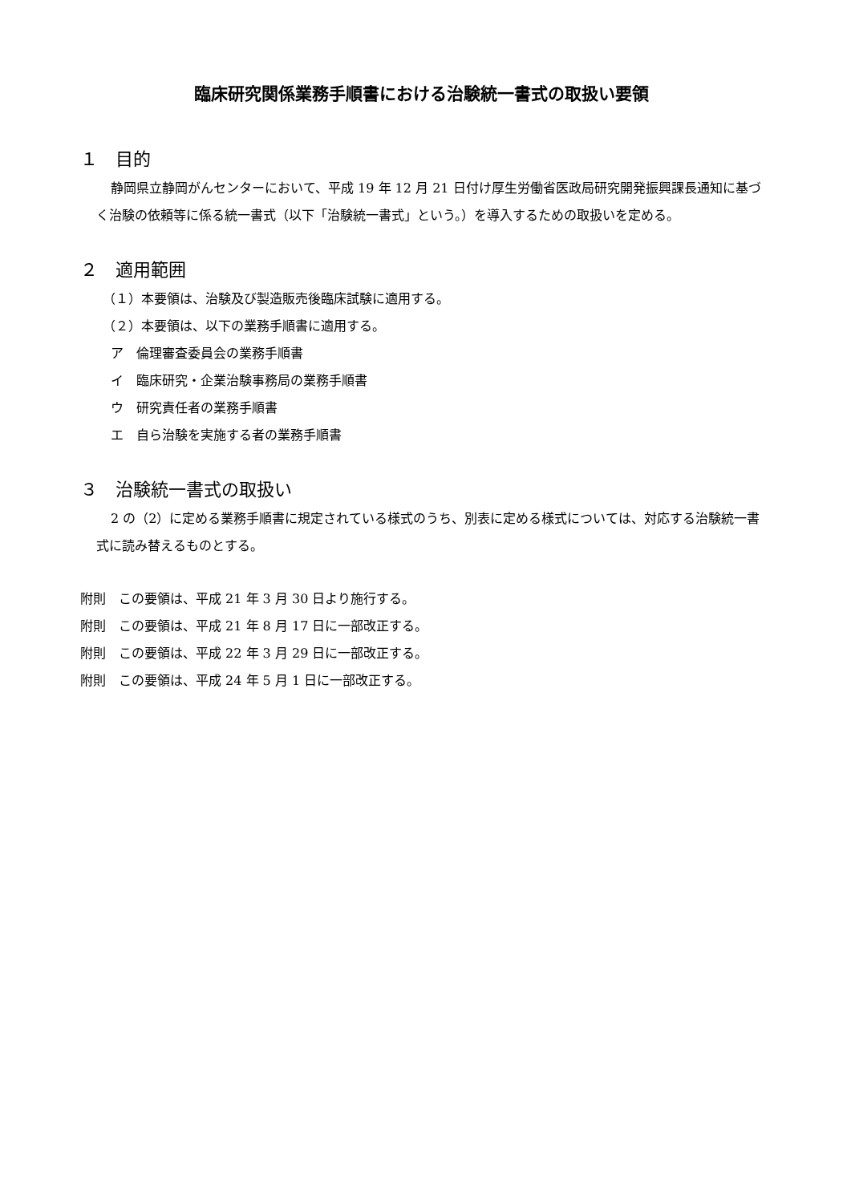臨床研究関係業務手順書における治験統一書式の取扱い要領
１　目的
静岡県立静岡がんセンターにおいて、平成 19 年 12 月 21 日付け厚生労働省医政局研究開発振興課長通知に基づく治験の依頼等に係る統一書式（以下「治験統一書式」という。）を導入するための取扱いを定める。
２　適用範囲
（１）本要領は、治験及び製造販売後臨床試験に適用する。
（２）本要領は、以下の業務手順書に適用する。
ア　倫理審査委員会の業務手順書
イ　臨床研究・企業治験事務局の業務手順書
ウ　研究責任者の業務手順書
エ　自ら治験を実施する者の業務手順書
３　治験統一書式の取扱い
2 の（2）に定める業務手順書に規定されている様式のうち、別表に定める様式については、対応する治験統一書式に読み替えるものとする。
附則　この要領は、平成 21 年 3 月 30 日より施行する。
附則　この要領は、平成 21 年 8 月 17 日に一部改正する。
附則　この要領は、平成 22 年 3 月 29 日に一部改正する。
附則　この要領は、平成 24 年 5 月 1 日に一部改正する。